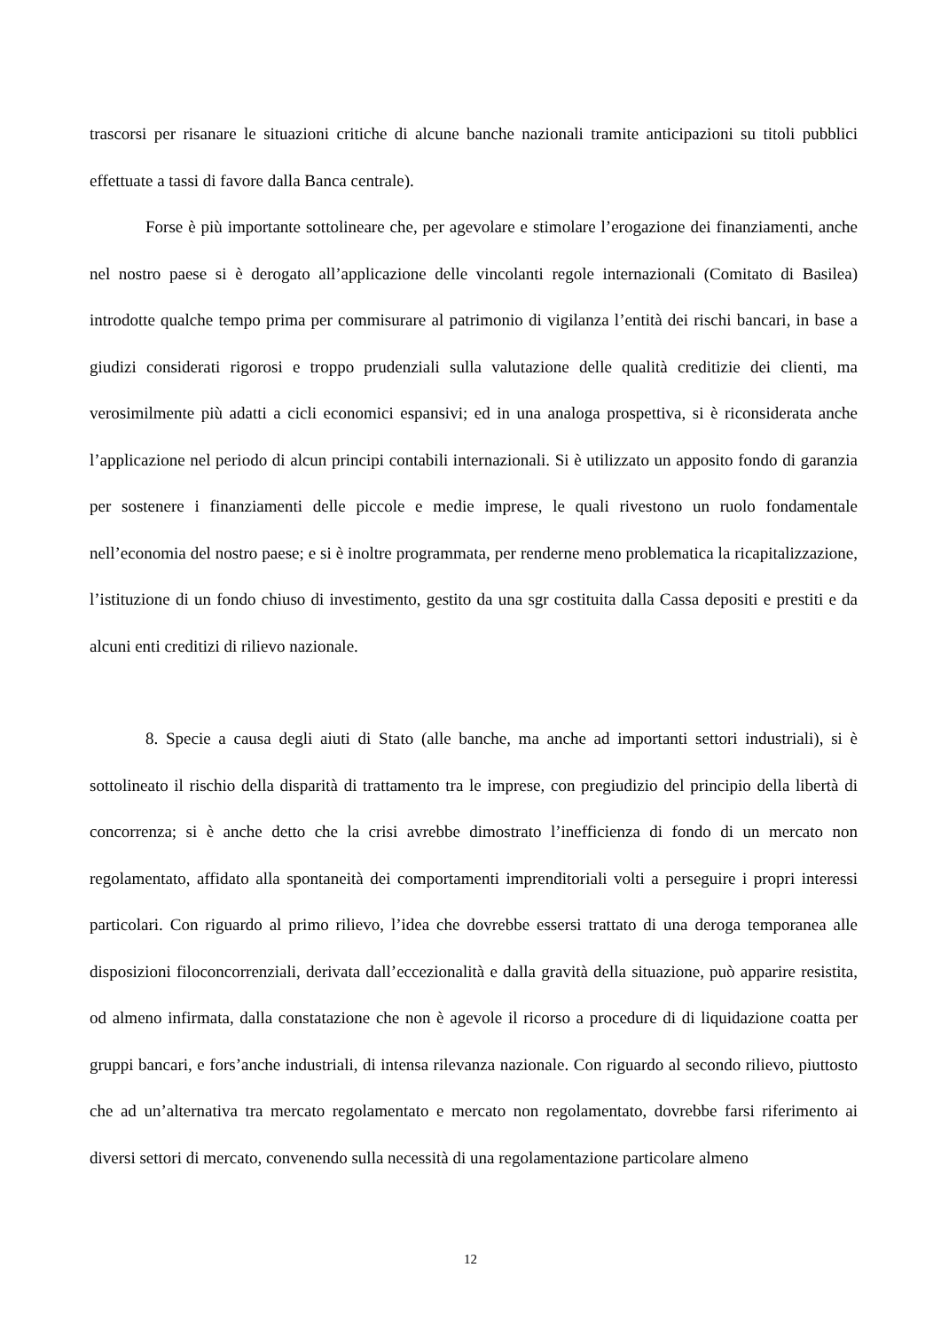trascorsi per risanare le situazioni critiche di alcune banche nazionali tramite anticipazioni su titoli pubblici effettuate a tassi di favore dalla Banca centrale).
Forse è più importante sottolineare che, per agevolare e stimolare l’erogazione dei finanziamenti, anche nel nostro paese si è derogato all’applicazione delle vincolanti regole internazionali (Comitato di Basilea) introdotte qualche tempo prima per commisurare al patrimonio di vigilanza l’entità dei rischi bancari, in base a giudizi considerati rigorosi e troppo prudenziali sulla valutazione delle qualità creditizie dei clienti, ma verosimilmente più adatti a cicli economici espansivi; ed in una analoga prospettiva, si è riconsiderata anche l’applicazione nel periodo di alcun principi contabili internazionali. Si è utilizzato un apposito fondo di garanzia per sostenere i finanziamenti delle piccole e medie imprese, le quali rivestono un ruolo fondamentale nell’economia del nostro paese; e si è inoltre programmata, per renderne meno problematica la ricapitalizzazione, l’istituzione di un fondo chiuso di investimento, gestito da una sgr costituita dalla Cassa depositi e prestiti e da alcuni enti creditizi di rilievo nazionale.
8. Specie a causa degli aiuti di Stato (alle banche, ma anche ad importanti settori industriali), si è sottolineato il rischio della disparità di trattamento tra le imprese, con pregiudizio del principio della libertà di concorrenza; si è anche detto che la crisi avrebbe dimostrato l’inefficienza di fondo di un mercato non regolamentato, affidato alla spontaneità dei comportamenti imprenditoriali volti a perseguire i propri interessi particolari. Con riguardo al primo rilievo, l’idea che dovrebbe essersi trattato di una deroga temporanea alle disposizioni filoconcorrenziali, derivata dall’eccezionalità e dalla gravità della situazione, può apparire resistita, od almeno infirmata, dalla constatazione che non è agevole il ricorso a procedure di di liquidazione coatta per gruppi bancari, e fors’anche industriali, di intensa rilevanza nazionale. Con riguardo al secondo rilievo, piuttosto che ad un’alternativa tra mercato regolamentato e mercato non regolamentato, dovrebbe farsi riferimento ai diversi settori di mercato, convenendo sulla necessità di una regolamentazione particolare almeno
12